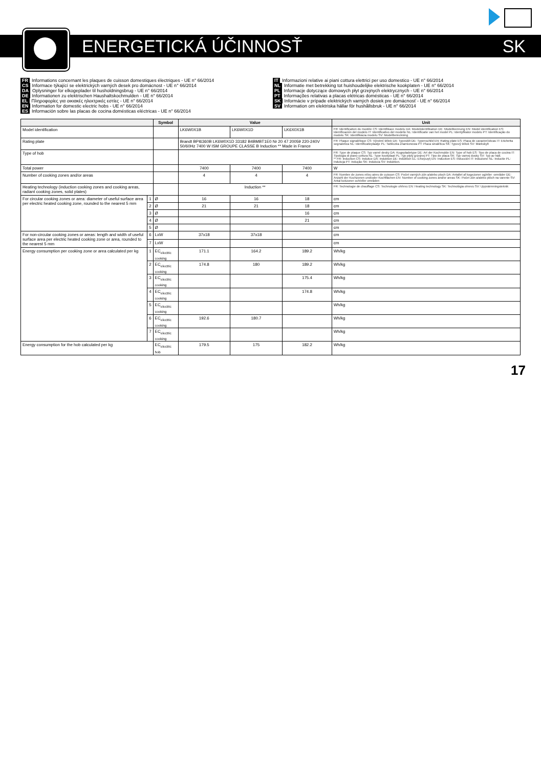ENERGETICKÁ ÚČINNOSŤ SK
FR Informations concernant les plaques de cuisson domestiques électriques - UE n° 66/2014
CS Informace týkající se elektrických varných desek pro domácnost - UE n° 66/2014
DA Oplysninger for elkogeplader til husholdningsbrug - UE n° 66/2014
DE Informationen zu elektrischen Haushaltskochmulden - UE n° 66/2014
EL Πληροφορίες για οικιακές ηλεκτρικές εστίες - UE n° 66/2014
EN Information for domestic electric hobs - UE n° 66/2014
ES Información sobre las placas de cocina domésticas eléctricas - UE n° 66/2014
IT Informazioni relative ai piani cottura elettrici per uso domestico - UE n° 66/2014
NL Informatie met betrekking tot huishoudelijke elektrische kookplaten - UE n° 66/2014
PL Informacje dotyczące domowych płyt grzejnych elektrycznych - UE n° 66/2014
PT Informações relativas a placas elétricas domésticas - UE n° 66/2014
SK Informácie v prípade elektrických varných dosiek pre domácnosť - UE n° 66/2014
SV Information om elektriska hällar för hushållsbruk - UE n° 66/2014
| | | Symbol | Value | | | Unit |
| --- | --- | --- | --- | --- | --- | --- |
| Model identification | | | LK6W0X1B | LK6W0X1D | LK6X0X1B | FR: Identification du modèle CS: Identifikace modelu DA: Modelidentifikation DE: Modellkennung EN: Model identification ES: Identificación del modelo IT: Identificativo del modello NL: Identificatie van het model PL: Identyfikator modelu PT: Identificação do modelo SK: Identifikácia modelu SV: Modellbeteckning |
| Rating plate | | | Brandt BPI6360B LK6W0X1D 33182 B4BMBT1E0 Nr 20 47 20059 220-240V 50/60Hz 7400 W ISM GROUPE CLASSE B Induction ** Made in France | | | FR: Plaque signalétique CS: Výrobní štítek DA: Typeskilt DE: Typenschild EN: Rating plate ES: Placa de características IT: Etichetta segnaletica NL: Identificatieplaatje PL: Tabliczka znamionowa PT: Placa sinalética SK: Typový štítok SV: Märkskylt |
| Type of hob | | | | | | FR: Type de plaque CS: Typ varné desky DA: Kogepladetype DE: Art der Kochmulde EN: Type of hob ES: Tipo de placa de cocina IT: Tipologia di piano cottura NL: Type kookplaat PL: Typ płyty grzejnej PT: Tipo de placa SK: Typ varnej dosky SV: Typ av häll. ** FR: Induction CS: Indukce DA: Induktion DE: Induktion EL: Επαγωγή EN: Induction ES: Inducción IT: Induzione NL: Inductie PL: Indukcja PT: Indução SK: Indukcia SV: Induktion. |
| Total power | | | 7400 | 7400 | 7400 | W |
| Number of cooking zones and/or areas | | | 4 | 4 | 4 | FR: Nombre de zones et/ou aires de cuisson CS: Počet varných zón a/alebo ploch DA: Antallet af kogezoner og/eller -områder DE: Anzahl der Kochzonen und/oder Kochflächen EN: Number of cooking zones and/or areas SK: Počet zón a/alebo plôch na varenie SV: Antal kokzoner och/eller områden |
| Heating technology (induction cooking zones and cooking areas, radiant cooking zones, solid plates) | | | Induction ** | | | FR: Technologie de chauffage CS: Technologie ohřevu EN: Heating technology SK: Technológia ohrevu SV: Uppvärmningsteknik |
| For circular cooking zones or area: diameter of useful surface area per electric heated cooking zone, rounded to the nearest 5 mm | 1 | Ø | 16 | 16 | 18 | cm |
| | 2 | Ø | 21 | 21 | 18 | cm |
| | 3 | Ø | | | 16 | cm |
| | 4 | Ø | | | 21 | cm |
| | 5 | Ø | | | | cm |
| For non-circular cooking zones or areas: length and width of useful surface area per electric heated cooking zone or area, rounded to the nearest 5 mm | 6 | LxW | 37x18 | 37x18 | | cm |
| | 7 | LxW | | | | cm |
| Energy consumption per cooking zone or area calculated per kg | 1 | EC<sub>electric cooking</sub> | 171.1 | 164.2 | 189.2 | Wh/kg |
| | 2 | EC<sub>electric cooking</sub> | 174.8 | 180 | 189.2 | Wh/kg |
| | 3 | EC<sub>electric cooking</sub> | | | 175.4 | Wh/kg |
| | 4 | EC<sub>electric cooking</sub> | | | 174.8 | Wh/kg |
| | 5 | EC<sub>electric cooking</sub> | | | | Wh/kg |
| | 6 | EC<sub>electric cooking</sub> | 192.6 | 180.7 | | Wh/kg |
| | 7 | EC<sub>electric cooking</sub> | | | | Wh/kg |
| Energy consumption for the hob calculated per kg | | EC<sub>electric hob</sub> | 179.5 | 175 | 182.2 | Wh/kg |
17